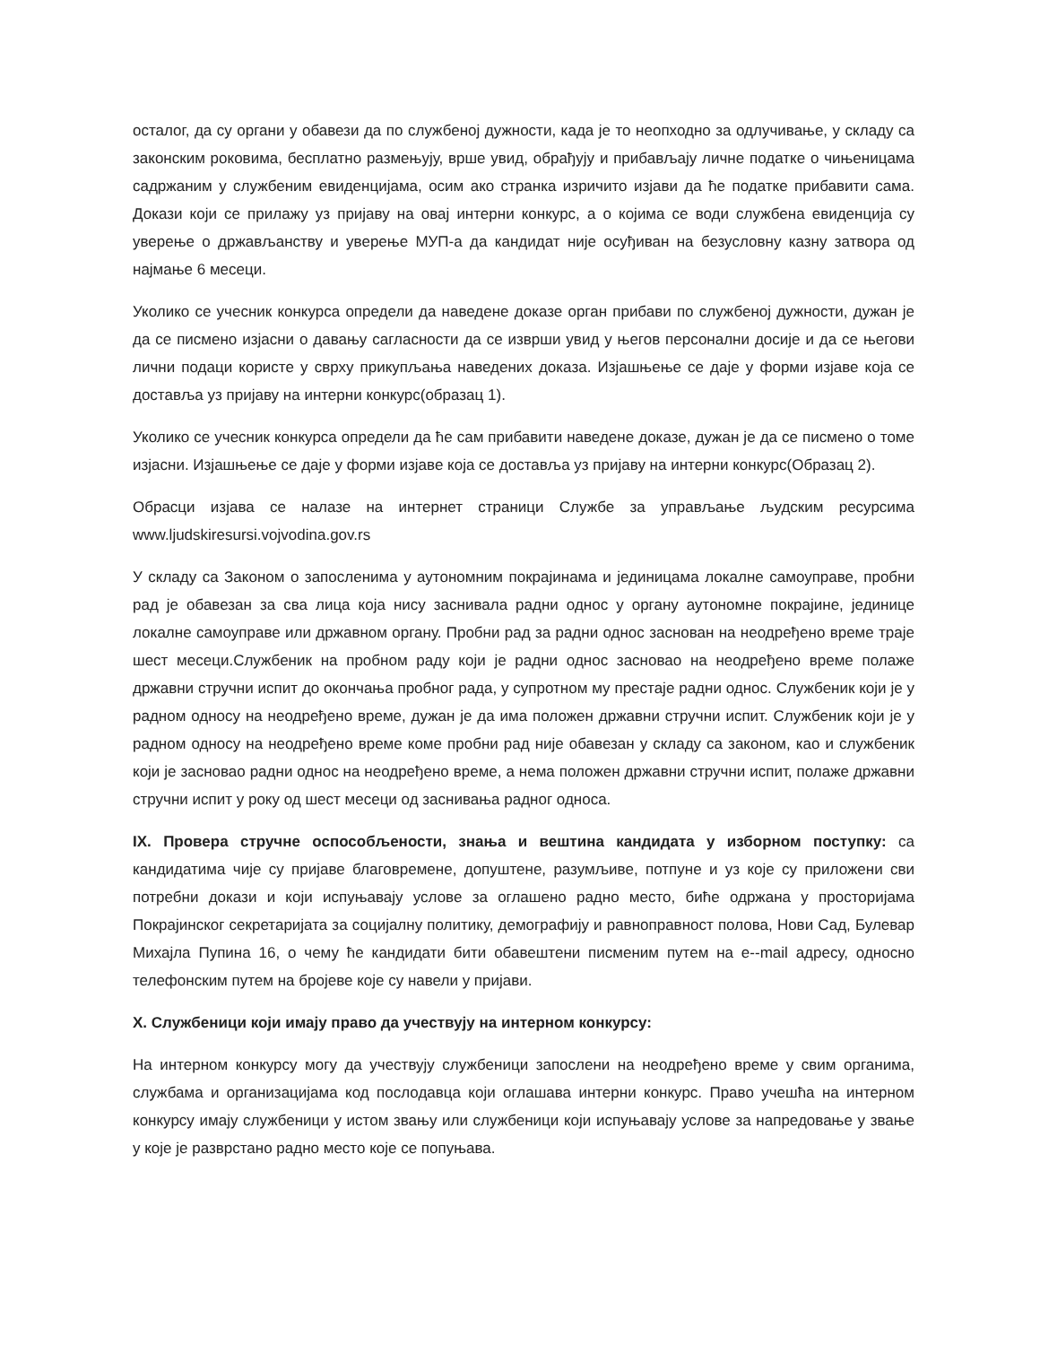осталог, да су органи у обавези да по службеној дужности, када је то неопходно за одлучивање, у складу са законским роковима, бесплатно размењују, врше увид, обрађују и прибављају личне податке о чињеницама садржаним у службеним евиденцијама, осим ако странка изричито изјави да ће податке прибавити сама. Докази који се прилажу уз пријаву на овај интерни конкурс, а о којима се води службена евиденција су уверење о држављанству и уверење МУП-а да кандидат није осуђиван на безусловну казну затвора од најмање 6 месеци.
Уколико се учесник конкурса определи да наведене доказе орган прибави по службеној дужности, дужан је да се писмено изјасни о давању сагласности да се изврши увид у његов персонални досије и да се његови лични подаци користе у сврху прикупљања наведених доказа. Изјашњење се даје у форми изјаве која се доставља уз пријаву на интерни конкурс(образац 1).
Уколико се учесник конкурса определи да ће сам прибавити наведене доказе, дужан је да се писмено о томе изјасни. Изјашњење се даје у форми изјаве која се доставља уз пријаву на интерни конкурс(Образац 2).
Обрасци изјава се налазе на интернет страници Службе за управљање људским ресурсима www.ljudskiresursi.vojvodina.gov.rs
У складу са Законом о запосленима у аутономним покрајинама и јединицама локалне самоуправе, пробни рад је обавезан за сва лица која нису заснивала радни однос у органу аутономне покрајине, јединице локалне самоуправе или државном органу. Пробни рад за радни однос заснован на неодређено време траје шест месеци.Службеник на пробном раду који је радни однос засновао на неодређено време полаже државни стручни испит до окончања пробног рада, у супротном му престаје радни однос. Службеник који је у радном односу на неодређено време, дужан је да има положен државни стручни испит. Службеник који је у радном односу на неодређено време коме пробни рад није обавезан у складу са законом, као и службеник који је засновао радни однос на неодређено време, а нема положен државни стручни испит, полаже државни стручни испит у року од шест месеци од заснивања радног односа.
IX. Провера стручне оспособљености, знања и вештина кандидата у изборном поступку: са кандидатима чије су пријаве благовремене, допуштене, разумљиве, потпуне и уз које су приложени сви потребни докази и који испуњавају услове за оглашено радно место, биће одржана у просторијама Покрајинског секретаријата за социјалну политику, демографију и равноправност полова, Нови Сад, Булевар Михајла Пупина 16, о чему ће кандидати бити обавештени писменим путем на e--mail адресу, односно телефонским путем на бројеве које су навели у пријави.
X. Службеници који имају право да учествују на интерном конкурсу:
На интерном конкурсу могу да учествују службеници запослени на неодређено време у свим органима, службама и организацијама код послодавца који оглашава интерни конкурс. Право учешћа на интерном конкурсу имају службеници у истом звању или службеници који испуњавају услове за напредовање у звање у које је разврстано радно место које се попуњава.